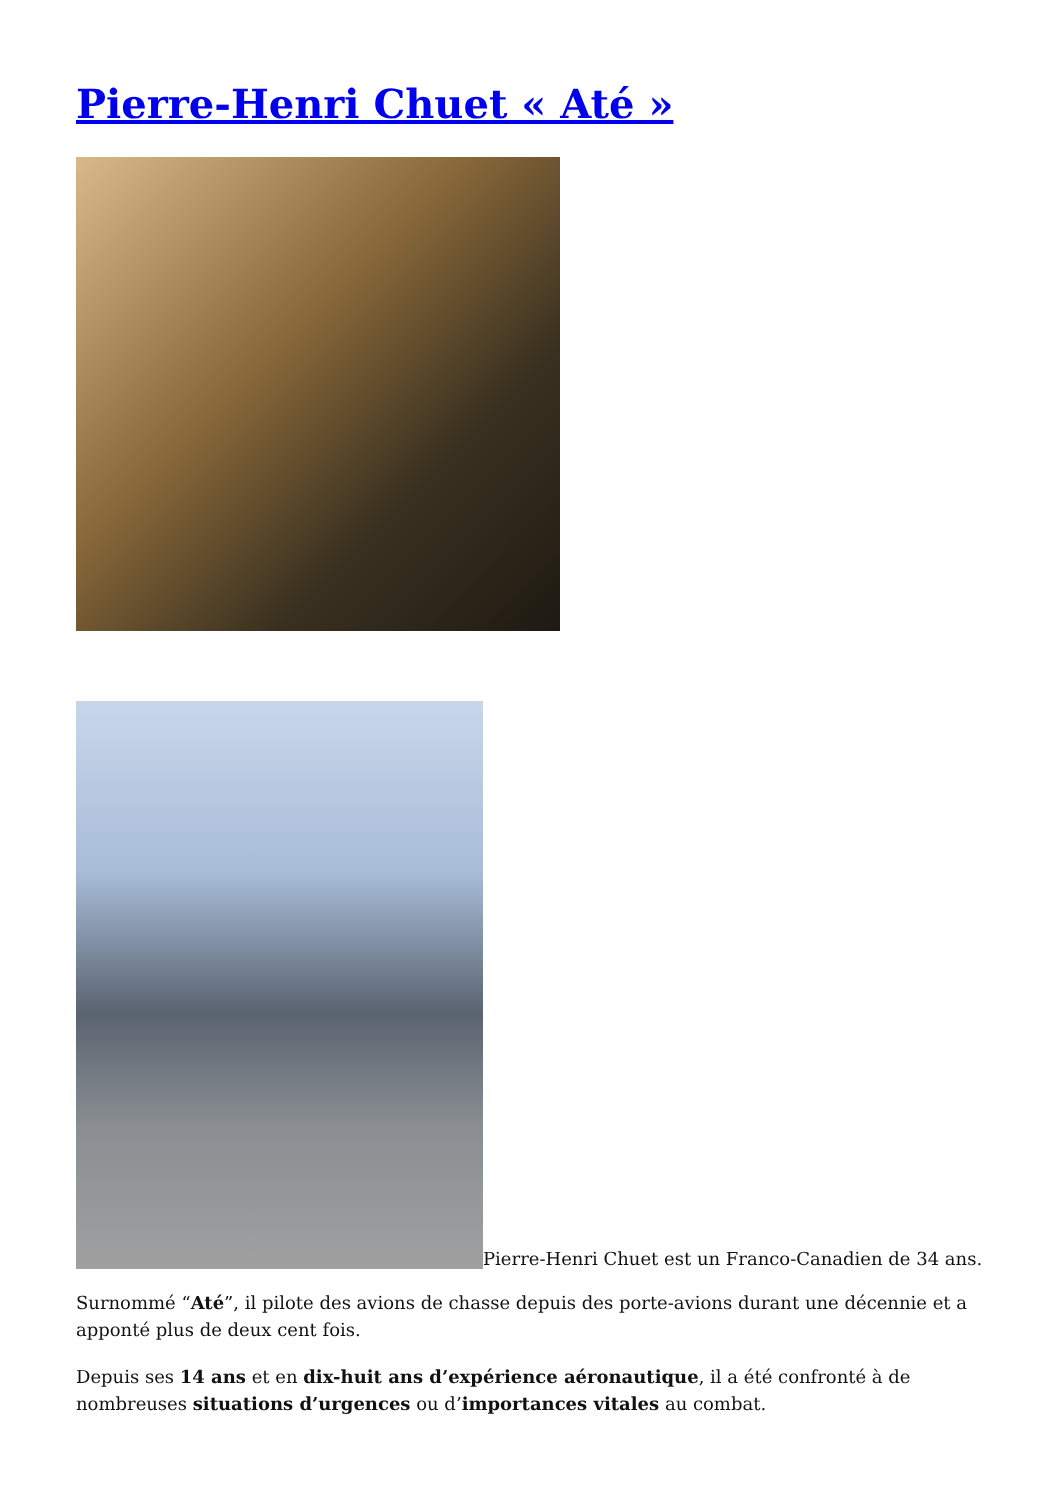Pierre-Henri Chuet « Até »
Pierre-Henri Chuet est un Franco-Canadien de 34 ans.
Surnommé “Até”, il pilote des avions de chasse depuis des porte-avions durant une décennie et a apponté plus de deux cent fois.
Depuis ses 14 ans et en dix-huit ans d’expérience aéronautique, il a été confronté à de nombreuses situations d’urgences ou d’importances vitales au combat.